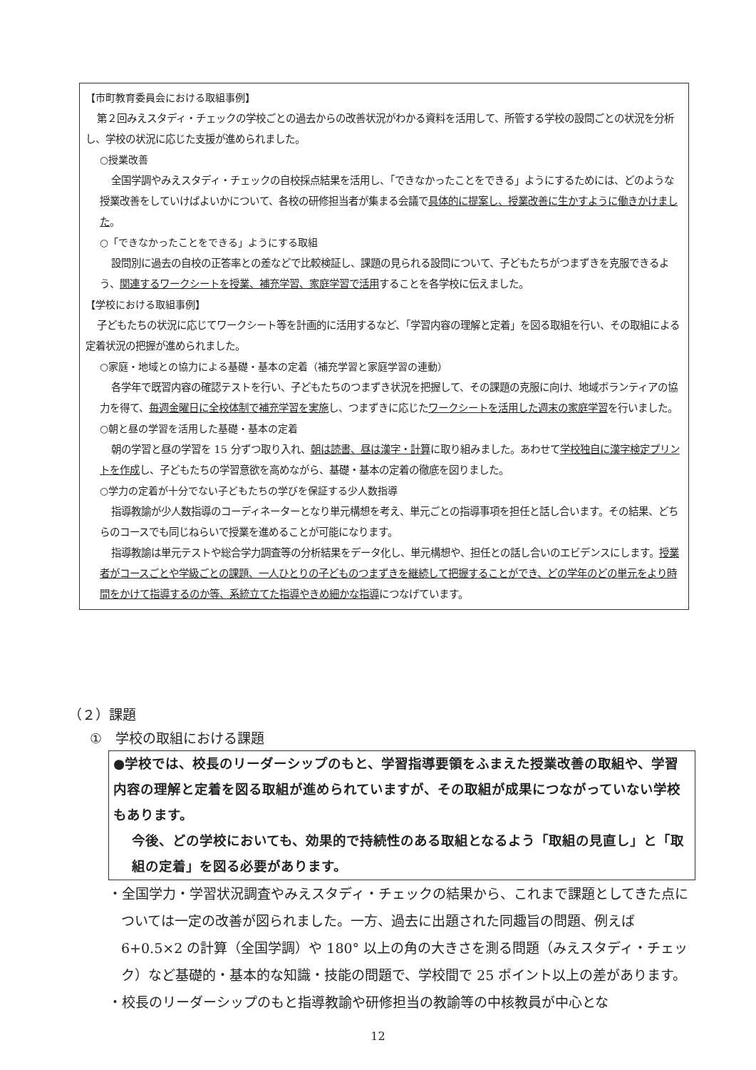【市町教育委員会における取組事例】
第２回みえスタディ・チェックの学校ごとの過去からの改善状況がわかる資料を活用して、所管する学校の設問ごとの状況を分析し、学校の状況に応じた支援が進められました。
○授業改善
全国学調やみえスタディ・チェックの自校採点結果を活用し、「できなかったことをできる」ようにするためには、どのような授業改善をしていけばよいかについて、各校の研修担当者が集まる会議で具体的に提案し、授業改善に生かすように働きかけました。
○「できなかったことをできる」ようにする取組
設問別に過去の自校の正答率との差などで比較検証し、課題の見られる設問について、子どもたちがつまずきを克服できるよう、関連するワークシートを授業、補充学習、家庭学習で活用することを各学校に伝えました。
【学校における取組事例】
子どもたちの状況に応じてワークシート等を計画的に活用するなど、「学習内容の理解と定着」を図る取組を行い、その取組による定着状況の把握が進められました。
○家庭・地域との協力による基礎・基本の定着（補充学習と家庭学習の連動）
各学年で既習内容の確認テストを行い、子どもたちのつまずき状況を把握して、その課題の克服に向け、地域ボランティアの協力を得て、毎週金曜日に全校体制で補充学習を実施し、つまずきに応じたワークシートを活用した週末の家庭学習を行いました。
○朝と昼の学習を活用した基礎・基本の定着
朝の学習と昼の学習を 15 分ずつ取り入れ、朝は読書、昼は漢字・計算に取り組みました。あわせて学校独自に漢字検定プリントを作成し、子どもたちの学習意欲を高めながら、基礎・基本の定着の徹底を図りました。
○学力の定着が十分でない子どもたちの学びを保証する少人数指導
指導教諭が少人数指導のコーディネーターとなり単元構想を考え、単元ごとの指導事項を担任と話し合います。その結果、どちらのコースでも同じねらいで授業を進めることが可能になります。
指導教諭は単元テストや総合学力調査等の分析結果をデータ化し、単元構想や、担任との話し合いのエビデンスにします。授業者がコースごとや学級ごとの課題、一人ひとりの子どものつまずきを継続して把握することができ、どの学年のどの単元をより時間をかけて指導するのか等、系統立てた指導やきめ細かな指導につなげています。
（２）課題
①　学校の取組における課題
●学校では、校長のリーダーシップのもと、学習指導要領をふまえた授業改善の取組や、学習内容の理解と定着を図る取組が進められていますが、その取組が成果につながっていない学校もあります。
今後、どの学校においても、効果的で持続性のある取組となるよう「取組の見直し」と「取組の定着」を図る必要があります。
・全国学力・学習状況調査やみえスタディ・チェックの結果から、これまで課題としてきた点については一定の改善が図られました。一方、過去に出題された同趣旨の問題、例えば 6+0.5×2 の計算（全国学調）や 180° 以上の角の大きさを測る問題（みえスタディ・チェック）など基礎的・基本的な知識・技能の問題で、学校間で 25 ポイント以上の差があります。
・校長のリーダーシップのもと指導教諭や研修担当の教諭等の中核教員が中心とな
12